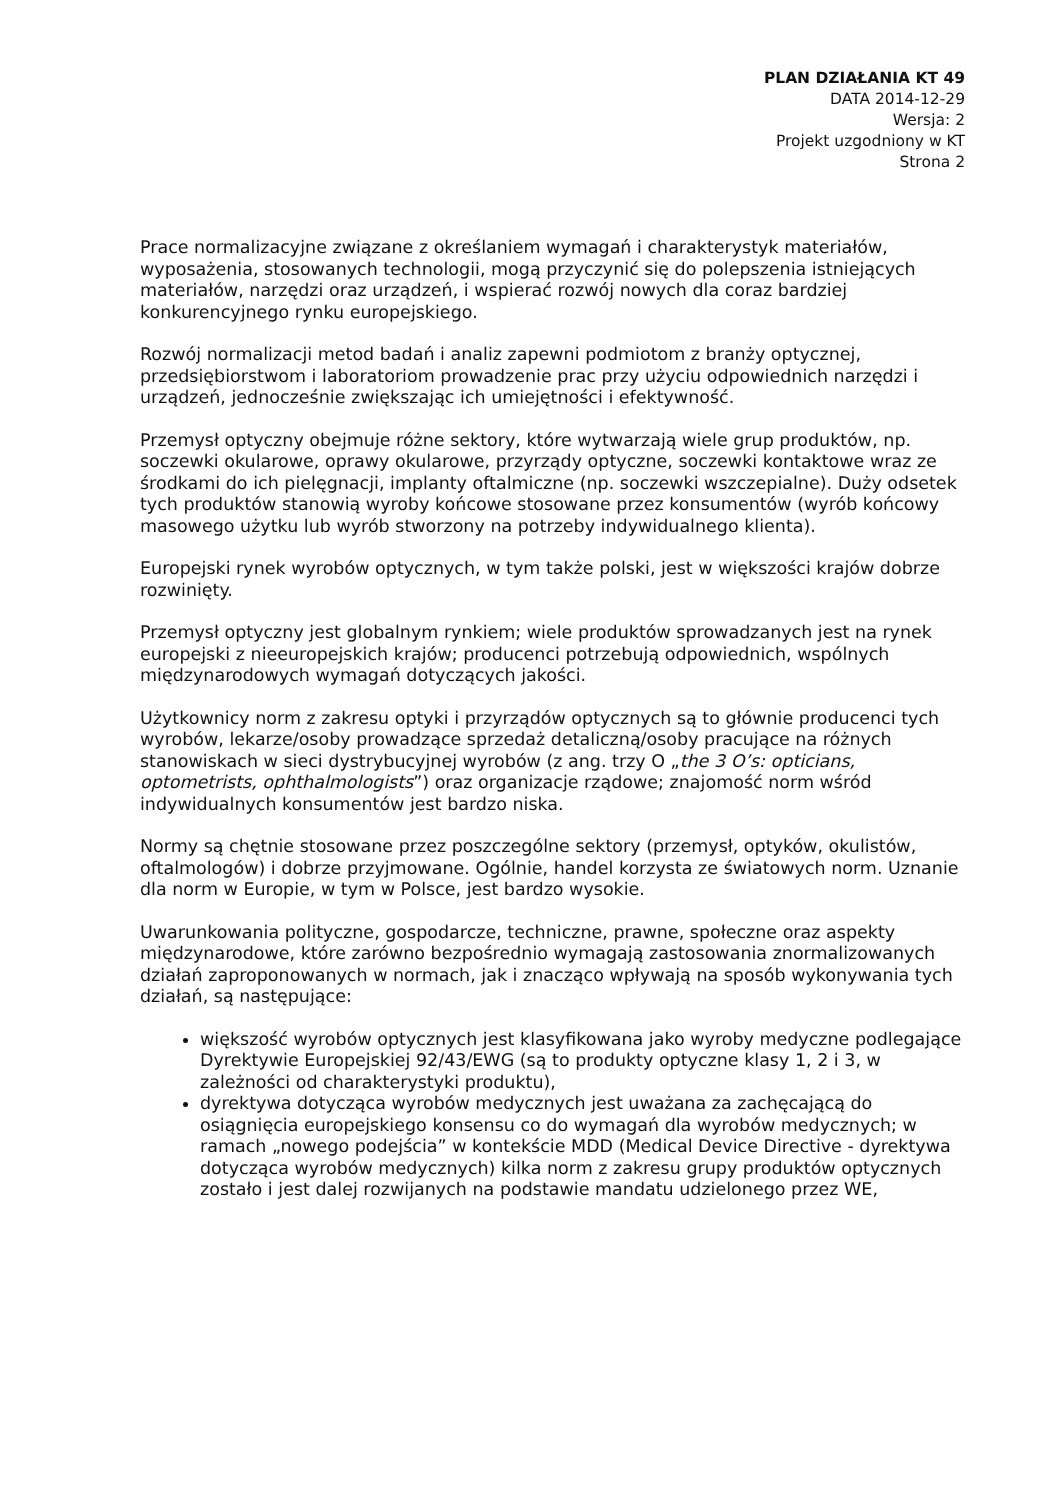PLAN DZIAŁANIA KT 49
DATA 2014-12-29
Wersja: 2
Projekt uzgodniony w KT
Strona 2
Prace normalizacyjne związane z określaniem wymagań i charakterystyk materiałów, wyposażenia, stosowanych technologii, mogą przyczynić się do polepszenia istniejących materiałów, narzędzi oraz urządzeń, i wspierać rozwój nowych dla coraz bardziej konkurencyjnego rynku europejskiego.
Rozwój normalizacji metod badań i analiz zapewni podmiotom z branży optycznej, przedsiębiorstwom i laboratoriom prowadzenie prac przy użyciu odpowiednich narzędzi i urządzeń, jednocześnie zwiększając ich umiejętności i efektywność.
Przemysł optyczny obejmuje różne sektory, które wytwarzają wiele grup produktów, np. soczewki okularowe, oprawy okularowe, przyrządy optyczne, soczewki kontaktowe wraz ze środkami do ich pielęgnacji, implanty oftalmiczne (np. soczewki wszczepialne). Duży odsetek tych produktów stanowią wyroby końcowe stosowane przez konsumentów (wyrób końcowy masowego użytku lub wyrób stworzony na potrzeby indywidualnego klienta).
Europejski rynek wyrobów optycznych, w tym także polski, jest w większości krajów dobrze rozwinięty.
Przemysł optyczny jest globalnym rynkiem; wiele produktów sprowadzanych jest na rynek europejski z nieeuropejskich krajów; producenci potrzebują odpowiednich, wspólnych międzynarodowych wymagań dotyczących jakości.
Użytkownicy norm z zakresu optyki i przyrządów optycznych są to głównie producenci tych wyrobów, lekarze/osoby prowadzące sprzedaż detaliczną/osoby pracujące na różnych stanowiskach w sieci dystrybucyjnej wyrobów (z ang. trzy O „the 3 O’s: opticians, optometrists, ophthalmologists”) oraz organizacje rządowe; znajomość norm wśród indywidualnych konsumentów jest bardzo niska.
Normy są chętnie stosowane przez poszczególne sektory (przemysł, optyków, okulistów, oftalmologów) i dobrze przyjmowane. Ogólnie, handel korzysta ze światowych norm. Uznanie dla norm w Europie, w tym w Polsce, jest bardzo wysokie.
Uwarunkowania polityczne, gospodarcze, techniczne, prawne, społeczne oraz aspekty międzynarodowe, które zarówno bezpośrednio wymagają zastosowania znormalizowanych działań zaproponowanych w normach, jak i znacząco wpływają na sposób wykonywania tych działań, są następujące:
większość wyrobów optycznych jest klasyfikowana jako wyroby medyczne podlegające Dyrektywie Europejskiej 92/43/EWG (są to produkty optyczne klasy 1, 2 i 3, w zależności od charakterystyki produktu),
dyrektywa dotycząca wyrobów medycznych jest uważana za zachęcającą do osiągnięcia europejskiego konsensu co do wymagań dla wyrobów medycznych; w ramach „nowego podejścia” w kontekście MDD (Medical Device Directive - dyrektywa dotycząca wyrobów medycznych) kilka norm z zakresu grupy produktów optycznych zostało i jest dalej rozwijanych na podstawie mandatu udzielonego przez WE,